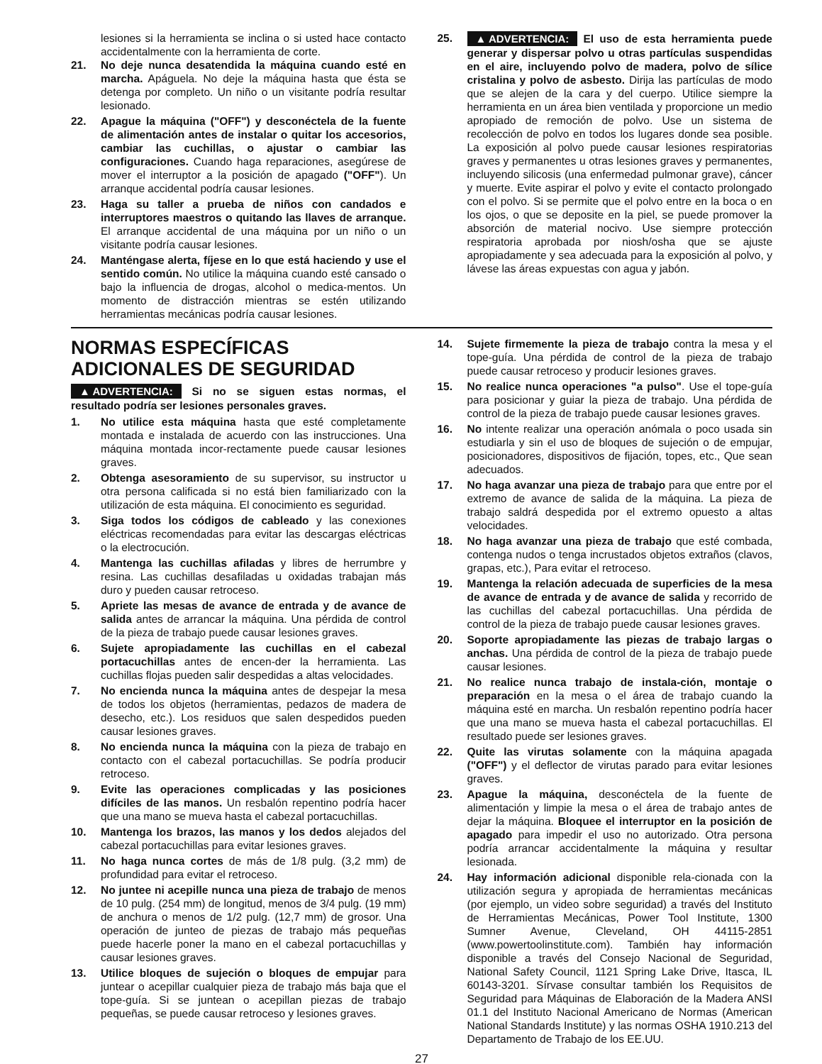lesiones si la herramienta se inclina o si usted hace contacto accidentalmente con la herramienta de corte.
21. No deje nunca desatendida la máquina cuando esté en marcha. Apáguela. No deje la máquina hasta que ésta se detenga por completo. Un niño o un visitante podría resultar lesionado.
22. Apague la máquina ("OFF") y desconéctela de la fuente de alimentación antes de instalar o quitar los accesorios, cambiar las cuchillas, o ajustar o cambiar las configuraciones. Cuando haga reparaciones, asegúrese de mover el interruptor a la posición de apagado ("OFF"). Un arranque accidental podría causar lesiones.
23. Haga su taller a prueba de niños con candados e interruptores maestros o quitando las llaves de arranque. El arranque accidental de una máquina por un niño o un visitante podría causar lesiones.
24. Manténgase alerta, fíjese en lo que está haciendo y use el sentido común. No utilice la máquina cuando esté cansado o bajo la influencia de drogas, alcohol o medica-mentos. Un momento de distracción mientras se estén utilizando herramientas mecánicas podría causar lesiones.
25. ▲ ADVERTENCIA: El uso de esta herramienta puede generar y dispersar polvo u otras partículas suspendidas en el aire, incluyendo polvo de madera, polvo de sílice cristalina y polvo de asbesto. Dirija las partículas de modo que se alejen de la cara y del cuerpo. Utilice siempre la herramienta en un área bien ventilada y proporcione un medio apropiado de remoción de polvo. Use un sistema de recolección de polvo en todos los lugares donde sea posible. La exposición al polvo puede causar lesiones respiratorias graves y permanentes u otras lesiones graves y permanentes, incluyendo silicosis (una enfermedad pulmonar grave), cáncer y muerte. Evite aspirar el polvo y evite el contacto prolongado con el polvo. Si se permite que el polvo entre en la boca o en los ojos, o que se deposite en la piel, se puede promover la absorción de material nocivo. Use siempre protección respiratoria aprobada por niosh/osha que se ajuste apropiadamente y sea adecuada para la exposición al polvo, y lávese las áreas expuestas con agua y jabón.
NORMAS ESPECÍFICAS ADICIONALES DE SEGURIDAD
▲ ADVERTENCIA: Si no se siguen estas normas, el resultado podría ser lesiones personales graves.
1. No utilice esta máquina hasta que esté completamente montada e instalada de acuerdo con las instrucciones. Una máquina montada incor-rectamente puede causar lesiones graves.
2. Obtenga asesoramiento de su supervisor, su instructor u otra persona calificada si no está bien familiarizado con la utilización de esta máquina. El conocimiento es seguridad.
3. Siga todos los códigos de cableado y las conexiones eléctricas recomendadas para evitar las descargas eléctricas o la electrocución.
4. Mantenga las cuchillas afiladas y libres de herrumbre y resina. Las cuchillas desafiladas u oxidadas trabajan más duro y pueden causar retroceso.
5. Apriete las mesas de avance de entrada y de avance de salida antes de arrancar la máquina. Una pérdida de control de la pieza de trabajo puede causar lesiones graves.
6. Sujete apropiadamente las cuchillas en el cabezal portacuchillas antes de encen-der la herramienta. Las cuchillas flojas pueden salir despedidas a altas velocidades.
7. No encienda nunca la máquina antes de despejar la mesa de todos los objetos (herramientas, pedazos de madera de desecho, etc.). Los residuos que salen despedidos pueden causar lesiones graves.
8. No encienda nunca la máquina con la pieza de trabajo en contacto con el cabezal portacuchillas. Se podría producir retroceso.
9. Evite las operaciones complicadas y las posiciones difíciles de las manos. Un resbalón repentino podría hacer que una mano se mueva hasta el cabezal portacuchillas.
10. Mantenga los brazos, las manos y los dedos alejados del cabezal portacuchillas para evitar lesiones graves.
11. No haga nunca cortes de más de 1/8 pulg. (3,2 mm) de profundidad para evitar el retroceso.
12. No juntee ni acepille nunca una pieza de trabajo de menos de 10 pulg. (254 mm) de longitud, menos de 3/4 pulg. (19 mm) de anchura o menos de 1/2 pulg. (12,7 mm) de grosor. Una operación de junteo de piezas de trabajo más pequeñas puede hacerle poner la mano en el cabezal portacuchillas y causar lesiones graves.
13. Utilice bloques de sujeción o bloques de empujar para juntear o acepillar cualquier pieza de trabajo más baja que el tope-guía. Si se juntean o acepillan piezas de trabajo pequeñas, se puede causar retroceso y lesiones graves.
14. Sujete firmemente la pieza de trabajo contra la mesa y el tope-guía. Una pérdida de control de la pieza de trabajo puede causar retroceso y producir lesiones graves.
15. No realice nunca operaciones "a pulso". Use el tope-guía para posicionar y guiar la pieza de trabajo. Una pérdida de control de la pieza de trabajo puede causar lesiones graves.
16. No intente realizar una operación anómala o poco usada sin estudiarla y sin el uso de bloques de sujeción o de empujar, posicionadores, dispositivos de fijación, topes, etc., Que sean adecuados.
17. No haga avanzar una pieza de trabajo para que entre por el extremo de avance de salida de la máquina. La pieza de trabajo saldrá despedida por el extremo opuesto a altas velocidades.
18. No haga avanzar una pieza de trabajo que esté combada, contenga nudos o tenga incrustados objetos extraños (clavos, grapas, etc.), Para evitar el retroceso.
19. Mantenga la relación adecuada de superficies de la mesa de avance de entrada y de avance de salida y recorrido de las cuchillas del cabezal portacuchillas. Una pérdida de control de la pieza de trabajo puede causar lesiones graves.
20. Soporte apropiadamente las piezas de trabajo largas o anchas. Una pérdida de control de la pieza de trabajo puede causar lesiones.
21. No realice nunca trabajo de instala-ción, montaje o preparación en la mesa o el área de trabajo cuando la máquina esté en marcha. Un resbalón repentino podría hacer que una mano se mueva hasta el cabezal portacuchillas. El resultado puede ser lesiones graves.
22. Quite las virutas solamente con la máquina apagada ("OFF") y el deflector de virutas parado para evitar lesiones graves.
23. Apague la máquina, desconéctela de la fuente de alimentación y limpie la mesa o el área de trabajo antes de dejar la máquina. Bloquee el interruptor en la posición de apagado para impedir el uso no autorizado. Otra persona podría arrancar accidentalmente la máquina y resultar lesionada.
24. Hay información adicional disponible rela-cionada con la utilización segura y apropiada de herramientas mecánicas (por ejemplo, un video sobre seguridad) a través del Instituto de Herramientas Mecánicas, Power Tool Institute, 1300 Sumner Avenue, Cleveland, OH 44115-2851 (www.powertoolinstitute.com). También hay información disponible a través del Consejo Nacional de Seguridad, National Safety Council, 1121 Spring Lake Drive, Itasca, IL 60143-3201. Sírvase consultar también los Requisitos de Seguridad para Máquinas de Elaboración de la Madera ANSI 01.1 del Instituto Nacional Americano de Normas (American National Standards Institute) y las normas OSHA 1910.213 del Departamento de Trabajo de los EE.UU.
27